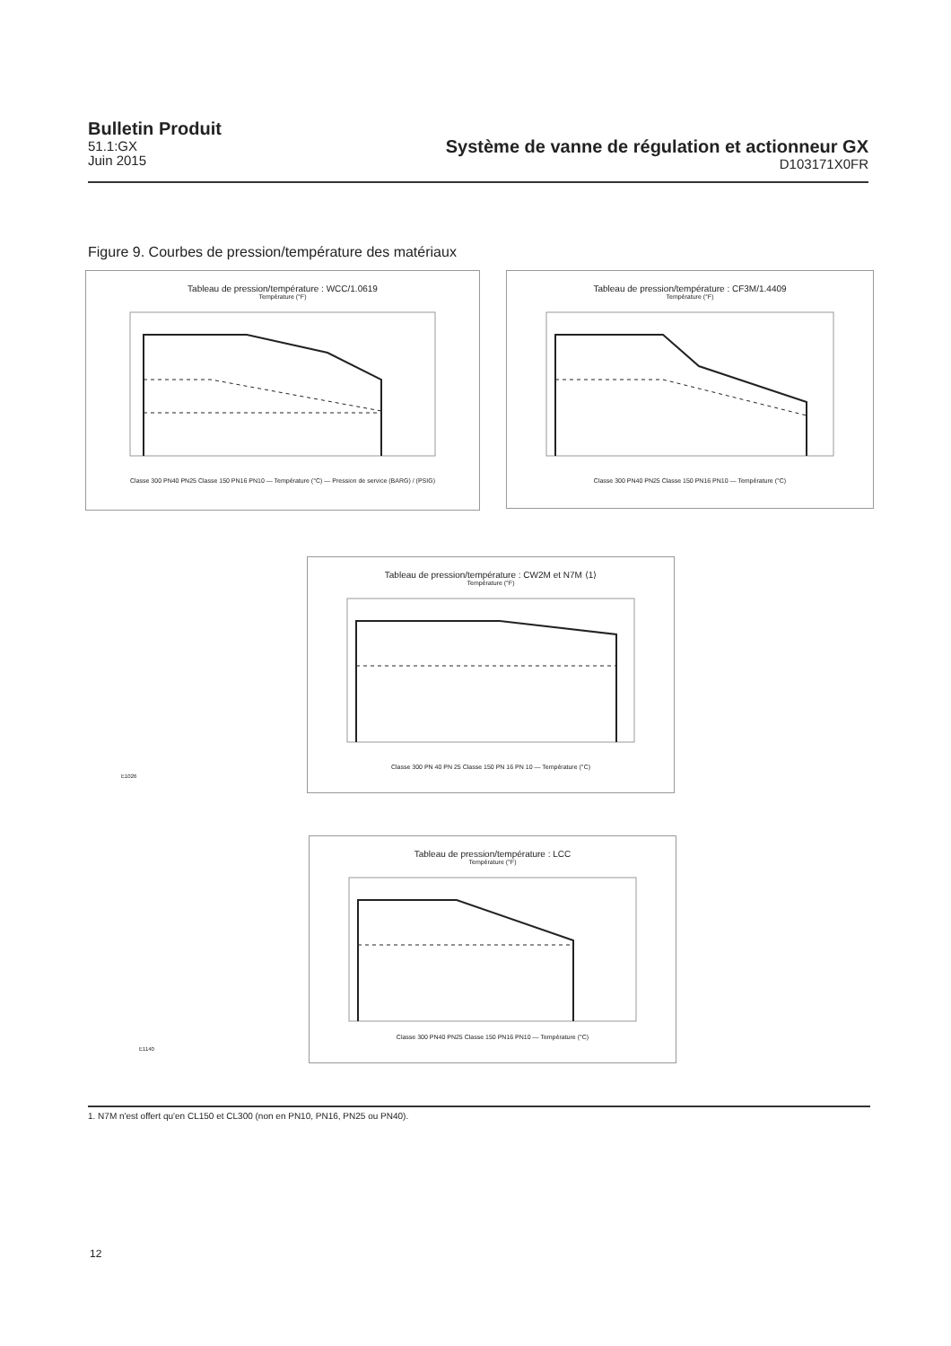Bulletin Produit
51.1:GX
Juin 2015
Système de vanne de régulation et actionneur GX
D103171X0FR
Figure 9. Courbes de pression/température des matériaux
Tableau de pression/température : WCC/1.0619
Température (°F)
Classe 300 PN40 PN25 Classe 150 PN16 PN10 — Température (°C) — Pression de service (BARG) / (PSIG)
Tableau de pression/température : CF3M/1.4409
Température (°F)
Classe 300 PN40 PN25 Classe 150 PN16 PN10 — Température (°C)
Tableau de pression/température : CW2M et N7M ⟨1⟩
Température (°F)
Classe 300 PN 40 PN 25 Classe 150 PN 16 PN 10 — Température (°C)
E1026
Tableau de pression/température : LCC
Température (°F)
Classe 300 PN40 PN25 Classe 150 PN16 PN10 — Température (°C)
E1140
1. N7M n'est offert qu'en CL150 et CL300 (non en PN10, PN16, PN25 ou PN40).
12